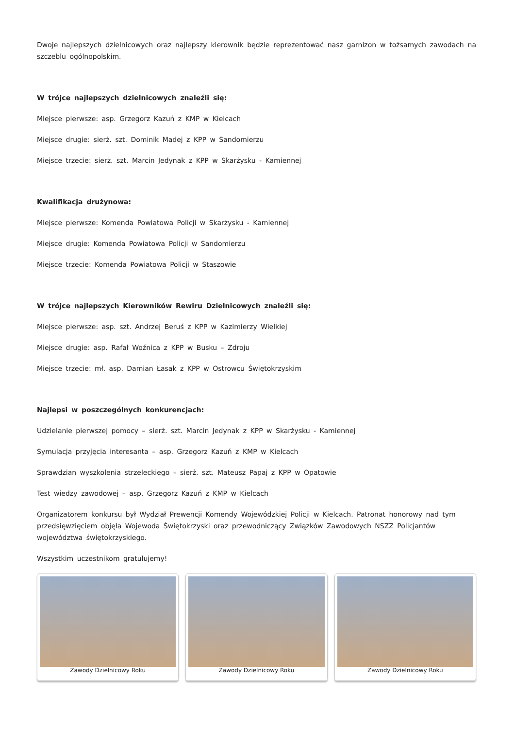Dwoje najlepszych dzielnicowych oraz najlepszy kierownik będzie reprezentować nasz garnizon w tożsamych zawodach na szczeblu ogólnopolskim.
W trójce najlepszych dzielnicowych znaleźli się:
Miejsce pierwsze: asp. Grzegorz Kazuń z KMP w Kielcach
Miejsce drugie: sierż. szt. Dominik Madej z KPP w Sandomierzu
Miejsce trzecie: sierż. szt. Marcin Jedynak z KPP w Skarżysku - Kamiennej
Kwalifikacja drużynowa:
Miejsce pierwsze: Komenda Powiatowa Policji w Skarżysku - Kamiennej
Miejsce drugie: Komenda Powiatowa Policji w Sandomierzu
Miejsce trzecie: Komenda Powiatowa Policji w Staszowie
W trójce najlepszych Kierowników Rewiru Dzielnicowych znaleźli się:
Miejsce pierwsze: asp. szt. Andrzej Beruś z KPP w Kazimierzy Wielkiej
Miejsce drugie: asp. Rafał Woźnica z KPP w Busku – Zdroju
Miejsce trzecie: mł. asp. Damian Łasak z KPP w Ostrowcu Świętokrzyskim
Najlepsi w poszczególnych konkurencjach:
Udzielanie pierwszej pomocy – sierż. szt. Marcin Jedynak z KPP w Skarżysku - Kamiennej
Symulacja przyjęcia interesanta – asp. Grzegorz Kazuń z KMP w Kielcach
Sprawdzian wyszkolenia strzeleckiego – sierż. szt. Mateusz Papaj z KPP w Opatowie
Test wiedzy zawodowej – asp. Grzegorz Kazuń z KMP w Kielcach
Organizatorem konkursu był Wydział Prewencji Komendy Wojewódzkiej Policji w Kielcach. Patronat honorowy nad tym przedsięwzięciem objęła Wojewoda Świętokrzyski oraz przewodniczący Związków Zawodowych NSZZ Policjantów województwa świętokrzyskiego.
Wszystkim uczestnikom gratulujemy!
Zawody Dzielnicowy Roku Zawody Dzielnicowy Roku Zawody Dzielnicowy Roku